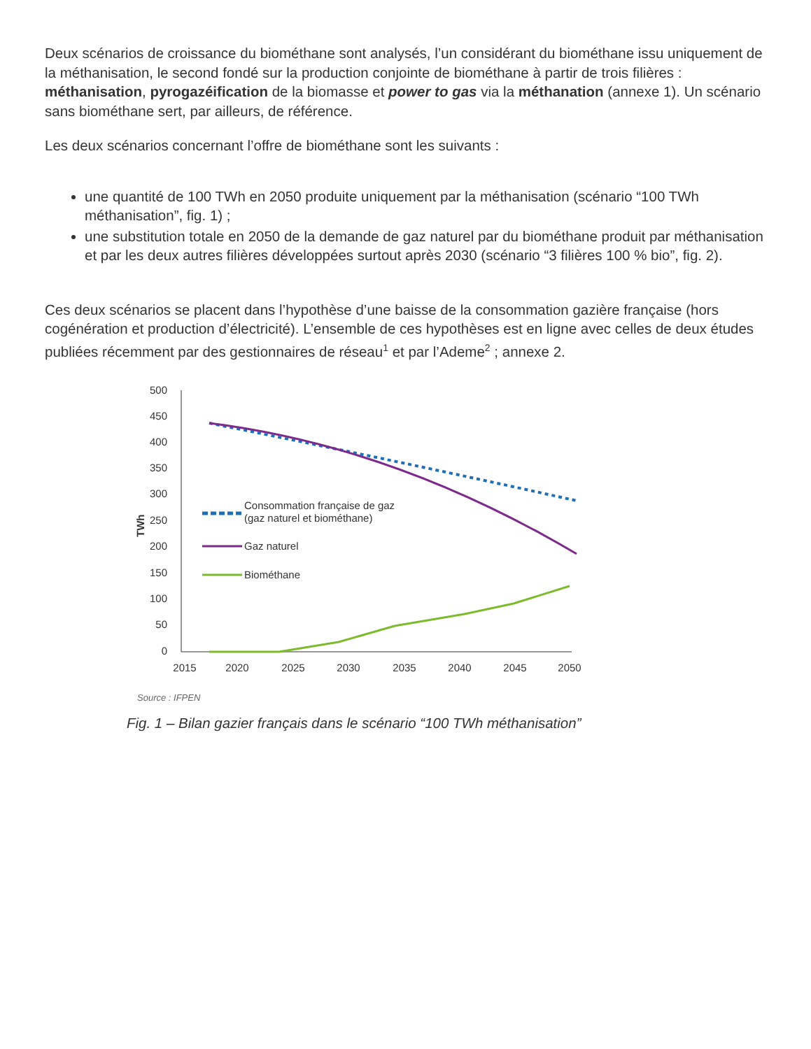Deux scénarios de croissance du biométhane sont analysés, l’un considérant du biométhane issu uniquement de la méthanisation, le second fondé sur la production conjointe de biométhane à partir de trois filières : méthanisation, pyrogazéification de la biomasse et power to gas via la méthanation (annexe 1). Un scénario sans biométhane sert, par ailleurs, de référence.
Les deux scénarios concernant l’offre de biométhane sont les suivants :
une quantité de 100 TWh en 2050 produite uniquement par la méthanisation (scénario “100 TWh méthanisation”, fig. 1) ;
une substitution totale en 2050 de la demande de gaz naturel par du biométhane produit par méthanisation et par les deux autres filières développées surtout après 2030 (scénario “3 filières 100 % bio”, fig. 2).
Ces deux scénarios se placent dans l’hypothèse d’une baisse de la consommation gazière française (hors cogénération et production d’électricité). L’ensemble de ces hypothèses est en ligne avec celles de deux études publiées récemment par des gestionnaires de réseau<sup>1</sup> et par l’Ademe<sup>2</sup> ; annexe 2.
500
450
400
350
300
250
200
150
100
50
0
TWh
2015
2020
2025
2030
2035
2040
2045
2050
Consommation française de gaz
(gaz naturel et biométhane)
Gaz naturel
Biométhane
Source : IFPEN
Fig. 1 – Bilan gazier français dans le scénario “100 TWh méthanisation”